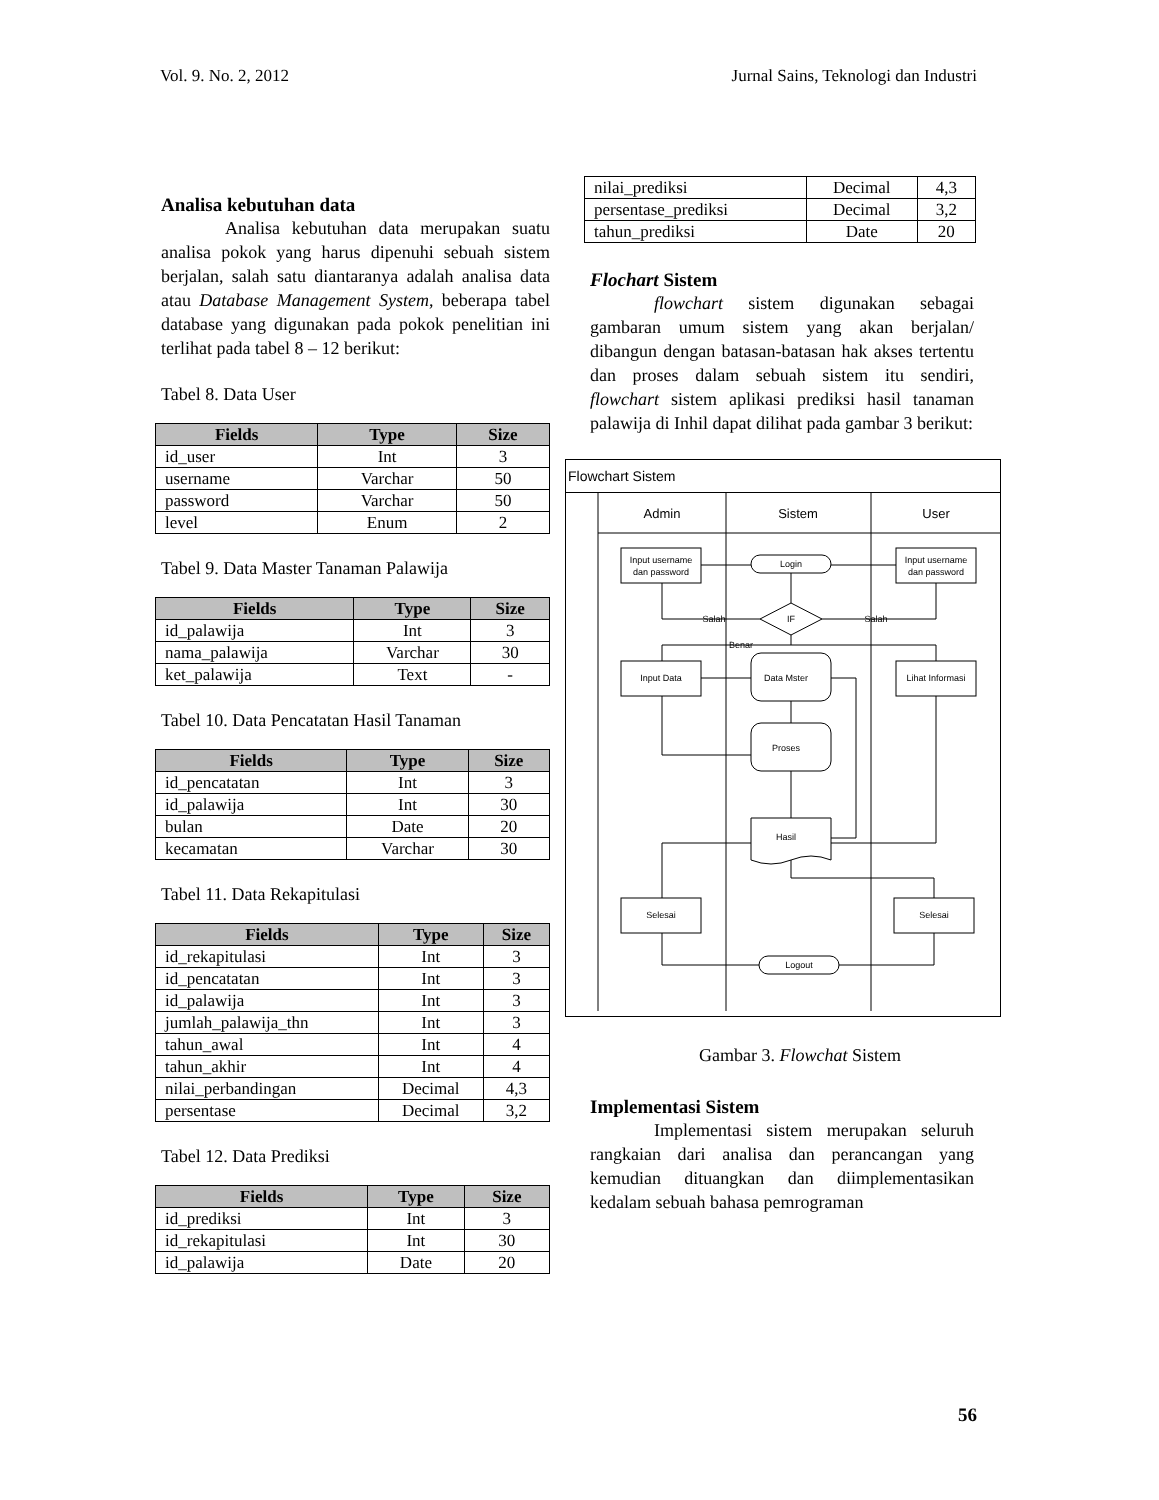Vol. 9. No. 2, 2012 Jurnal Sains, Teknologi dan Industri
Analisa kebutuhan data
Analisa kebutuhan data merupakan suatu analisa pokok yang harus dipenuhi sebuah sistem berjalan, salah satu diantaranya adalah analisa data atau Database Management System, beberapa tabel database yang digunakan pada pokok penelitian ini terlihat pada tabel 8 – 12 berikut:
Tabel 8. Data User
| Fields | Type | Size |
| --- | --- | --- |
| id_user | Int | 3 |
| username | Varchar | 50 |
| password | Varchar | 50 |
| level | Enum | 2 |
Tabel 9. Data Master Tanaman Palawija
| Fields | Type | Size |
| --- | --- | --- |
| id_palawija | Int | 3 |
| nama_palawija | Varchar | 30 |
| ket_palawija | Text | - |
Tabel 10. Data Pencatatan Hasil Tanaman
| Fields | Type | Size |
| --- | --- | --- |
| id_pencatatan | Int | 3 |
| id_palawija | Int | 30 |
| bulan | Date | 20 |
| kecamatan | Varchar | 30 |
Tabel 11. Data Rekapitulasi
| Fields | Type | Size |
| --- | --- | --- |
| id_rekapitulasi | Int | 3 |
| id_pencatatan | Int | 3 |
| id_palawija | Int | 3 |
| jumlah_palawija_thn | Int | 3 |
| tahun_awal | Int | 4 |
| tahun_akhir | Int | 4 |
| nilai_perbandingan | Decimal | 4,3 |
| persentase | Decimal | 3,2 |
Tabel 12. Data Prediksi
| Fields | Type | Size |
| --- | --- | --- |
| id_prediksi | Int | 3 |
| id_rekapitulasi | Int | 30 |
| id_palawija | Date | 20 |
| nilai_prediksi | Decimal | 4,3 |
| persentase_prediksi | Decimal | 3,2 |
| tahun_prediksi | Date | 20 |
Flochart Sistem
flowchart sistem digunakan sebagai gambaran umum sistem yang akan berjalan/ dibangun dengan batasan-batasan hak akses tertentu dan proses dalam sebuah sistem itu sendiri, flowchart sistem aplikasi prediksi hasil tanaman palawija di Inhil dapat dilihat pada gambar 3 berikut:
Flowchart Sistem
Admin
Sistem
User
Input username
dan password
Input username
dan password
Login
IF
Salah
Salah
Benar
Input Data
Lihat Informasi
Data Mster
Proses
Hasil
Selesai
Selesai
Logout
Gambar 3. Flowchat Sistem
Implementasi Sistem
Implementasi sistem merupakan seluruh rangkaian dari analisa dan perancangan yang kemudian dituangkan dan diimplementasikan kedalam sebuah bahasa pemrograman
56